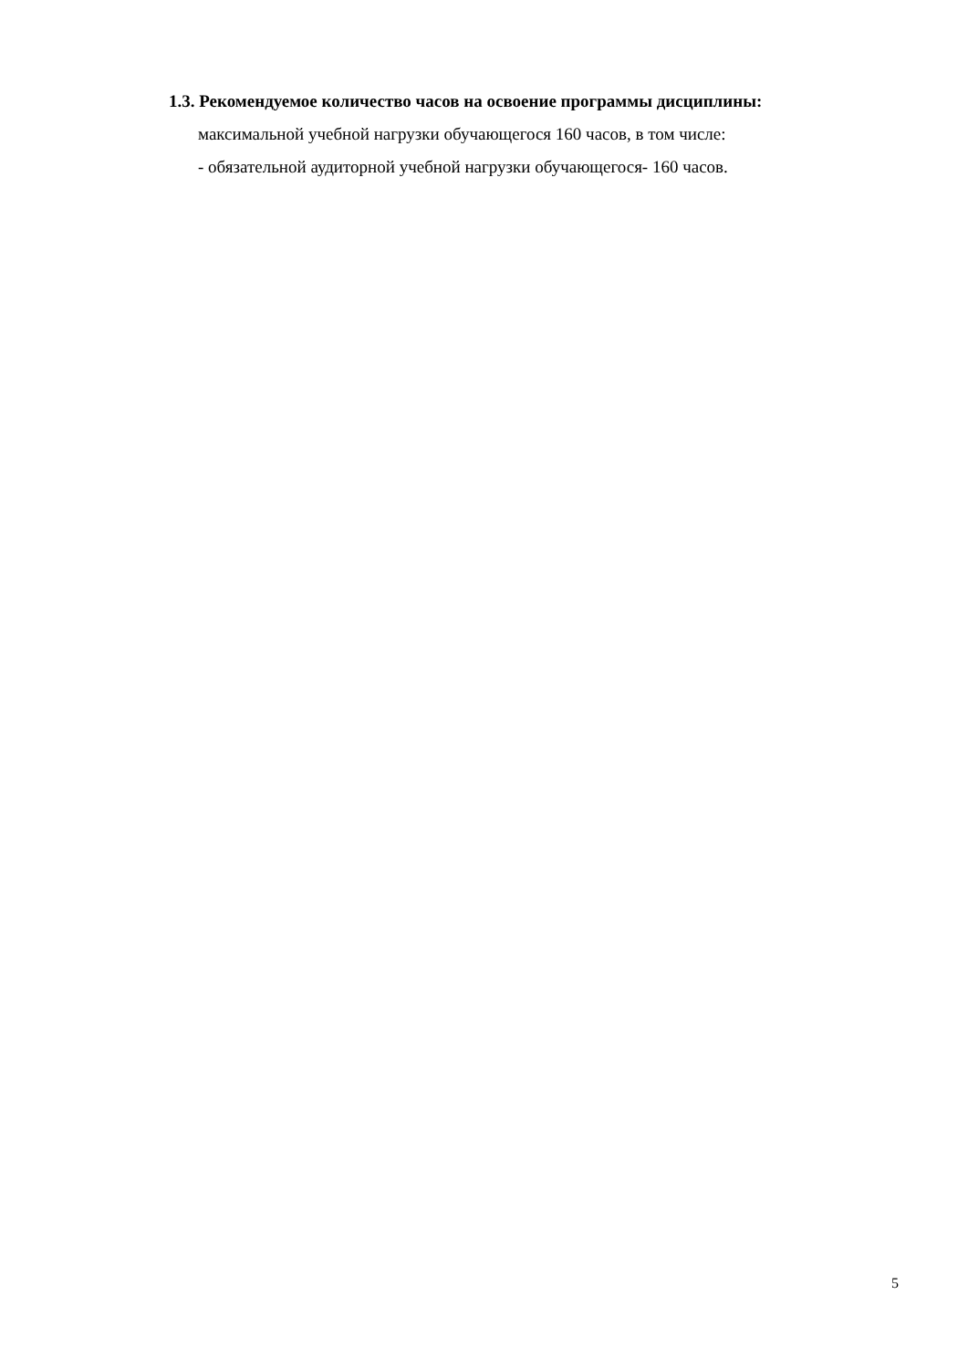1.3. Рекомендуемое количество часов на освоение программы дисциплины:
максимальной учебной нагрузки обучающегося 160 часов, в том числе:
- обязательной аудиторной учебной нагрузки обучающегося- 160 часов.
5